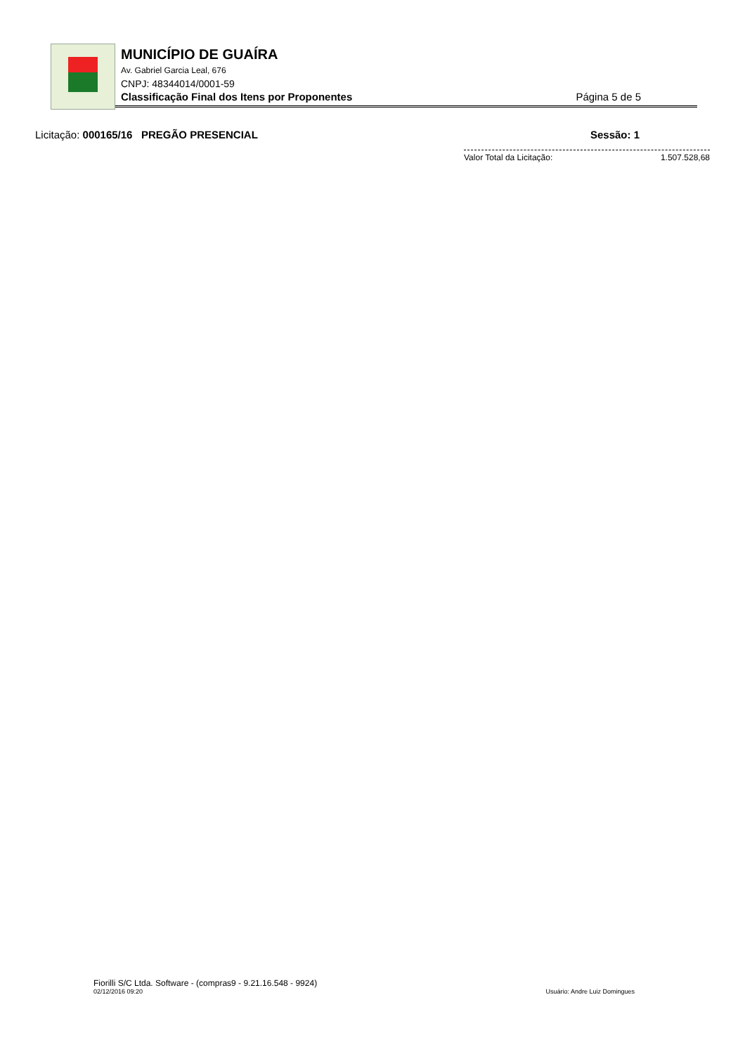MUNICÍPIO DE GUAÍRA
Av. Gabriel Garcia Leal, 676
CNPJ: 48344014/0001-59
Classificação Final dos Itens por Proponentes Página 5 de 5
Licitação: 000165/16 PREGÃO PRESENCIAL Sessão: 1
Valor Total da Licitação: 1.507.528,68
Fiorilli S/C Ltda. Software - (compras9 - 9.21.16.548 - 9924)
02/12/2016 09:20 Usuário: Andre Luiz Domingues